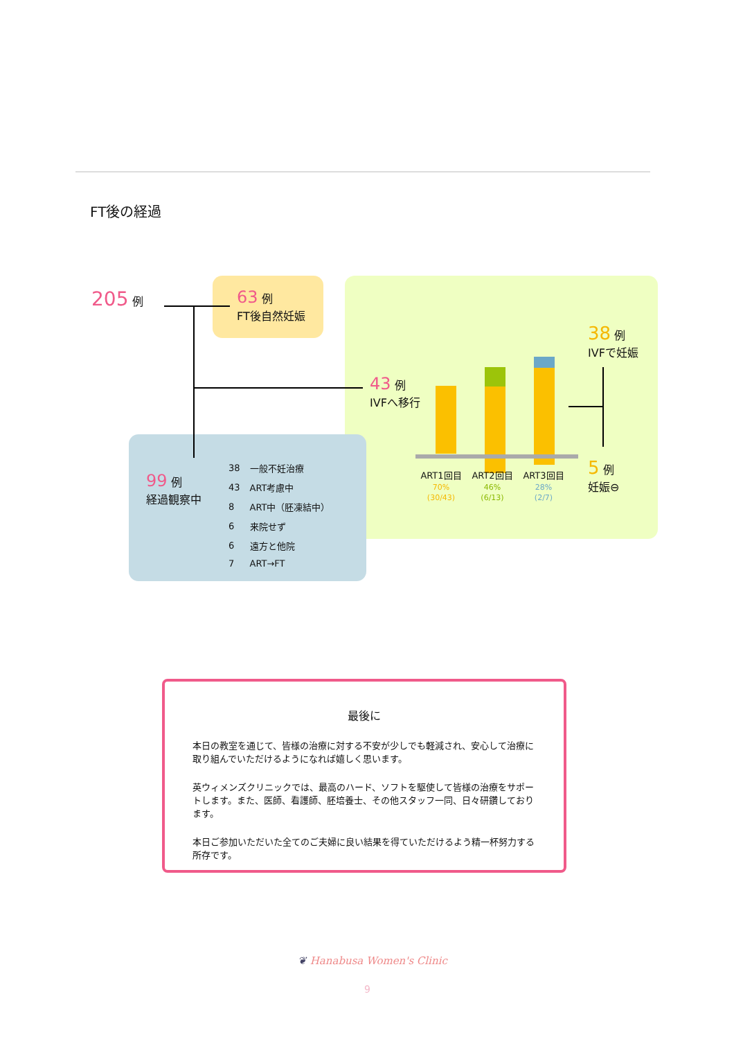FT後の経過
205 例
63 例
FT後自然妊娠
43 例
IVFへ移行
ART1回目
70%
(30/43)
ART2回目
46%
(6/13)
ART3回目
28%
(2/7)
38 例
IVFで妊娠
5 例
妊娠⊖
99 例
経過観察中
| 38 | 一般不妊治療 |
| 43 | ART考慮中 |
| 8 | ART中（胚凍結中） |
| 6 | 来院せず |
| 6 | 遠方と他院 |
| 7 | ART→FT |
最後に
本日の教室を通じて、皆様の治療に対する不安が少しでも軽減され、安心して治療に取り組んでいただけるようになれば嬉しく思います。
英ウィメンズクリニックでは、最高のハード、ソフトを駆使して皆様の治療をサポートします。また、医師、看護師、胚培養士、その他スタッフ一同、日々研鑽しております。
本日ご参加いただいた全てのご夫婦に良い結果を得ていただけるよう精一杯努力する所存です。
❦ Hanabusa Women's Clinic
9